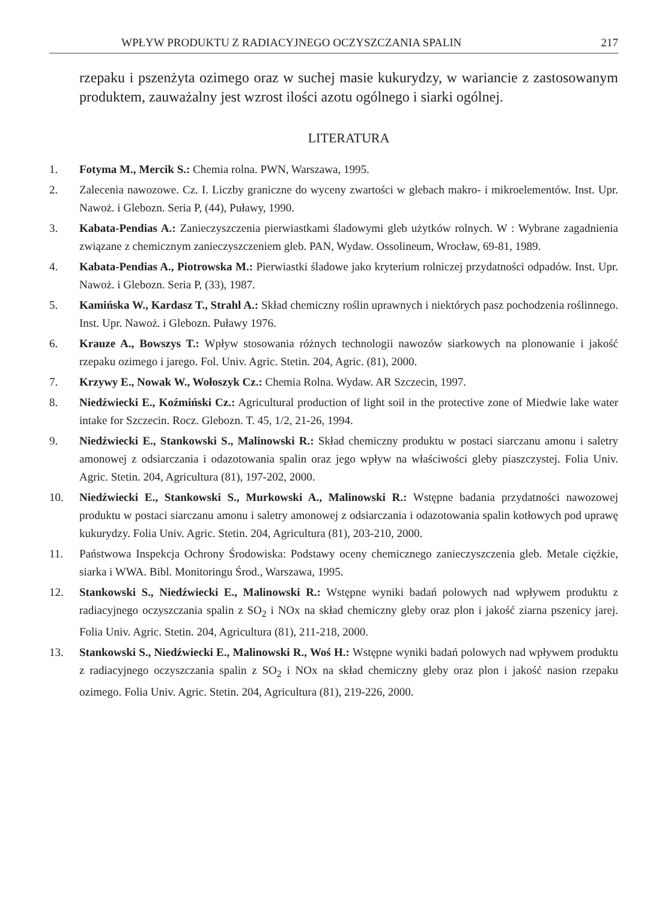WPŁYW PRODUKTU Z RADIACYJNEGO OCZYSZCZANIA SPALIN 217
rzepaku i pszenżyta ozimego oraz w suchej masie kukurydzy, w wariancie z zastosowanym produktem, zauważalny jest wzrost ilości azotu ogólnego i siarki ogólnej.
LITERATURA
1. Fotyma M., Mercik S.: Chemia rolna. PWN, Warszawa, 1995.
2. Zalecenia nawozowe. Cz. I. Liczby graniczne do wyceny zwartości w glebach makro- i mikroelementów. Inst. Upr. Nawoż. i Glebozn. Seria P, (44), Puławy, 1990.
3. Kabata-Pendias A.: Zanieczyszczenia pierwiastkami śladowymi gleb użytków rolnych. W : Wybrane zagadnienia związane z chemicznym zanieczyszczeniem gleb. PAN, Wydaw. Ossolineum, Wrocław, 69-81, 1989.
4. Kabata-Pendias A., Piotrowska M.: Pierwiastki śladowe jako kryterium rolniczej przydatności odpadów. Inst. Upr. Nawoż. i Glebozn. Seria P, (33), 1987.
5. Kamińska W., Kardasz T., Strahl A.: Skład chemiczny roślin uprawnych i niektórych pasz pochodzenia roślinnego. Inst. Upr. Nawoż. i Glebozn. Puławy 1976.
6. Krauze A., Bowszys T.: Wpływ stosowania różnych technologii nawozów siarkowych na plonowanie i jakość rzepaku ozimego i jarego. Fol. Univ. Agric. Stetin. 204, Agric. (81), 2000.
7. Krzywy E., Nowak W., Wołoszyk Cz.: Chemia Rolna. Wydaw. AR Szczecin, 1997.
8. Niedźwiecki E., Koźmiński Cz.: Agricultural production of light soil in the protective zone of Miedwie lake water intake for Szczecin. Rocz. Glebozn. T. 45, 1/2, 21-26, 1994.
9. Niedźwiecki E., Stankowski S., Malinowski R.: Skład chemiczny produktu w postaci siarczanu amonu i saletry amonowej z odsiarczania i odazotowania spalin oraz jego wpływ na właściwości gleby piaszczystej. Folia Univ. Agric. Stetin. 204, Agricultura (81), 197-202, 2000.
10. Niedźwiecki E., Stankowski S., Murkowski A., Malinowski R.: Wstępne badania przydatności nawozowej produktu w postaci siarczanu amonu i saletry amonowej z odsiarczania i odazotowania spalin kotłowych pod uprawę kukurydzy. Folia Univ. Agric. Stetin. 204, Agricultura (81), 203-210, 2000.
11. Państwowa Inspekcja Ochrony Środowiska: Podstawy oceny chemicznego zanieczyszczenia gleb. Metale ciężkie, siarka i WWA. Bibl. Monitoringu Środ., Warszawa, 1995.
12. Stankowski S., Niedźwiecki E., Malinowski R.: Wstępne wyniki badań polowych nad wpływem produktu z radiacyjnego oczyszczania spalin z SO<sub>2</sub> i NOx na skład chemiczny gleby oraz plon i jakość ziarna pszenicy jarej. Folia Univ. Agric. Stetin. 204, Agricultura (81), 211-218, 2000.
13. Stankowski S., Niedźwiecki E., Malinowski R., Woś H.: Wstępne wyniki badań polowych nad wpływem produktu z radiacyjnego oczyszczania spalin z SO<sub>2</sub> i NOx na skład chemiczny gleby oraz plon i jakość nasion rzepaku ozimego. Folia Univ. Agric. Stetin. 204, Agricultura (81), 219-226, 2000.